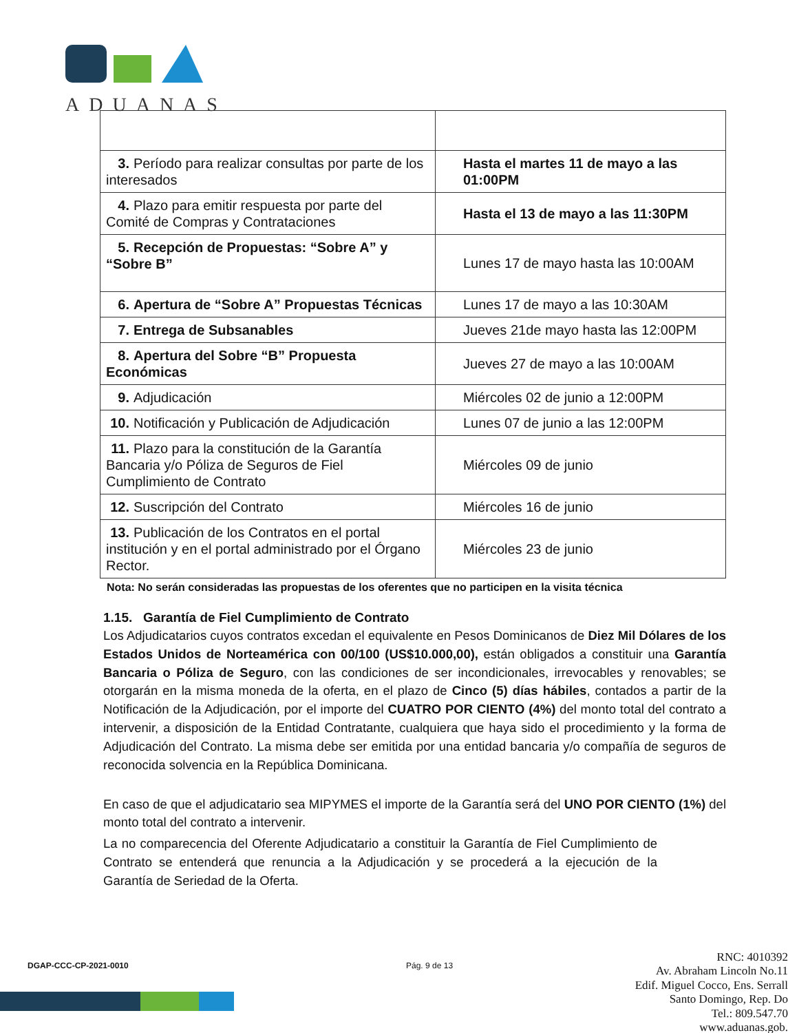ADUANAS
| 3. Período para realizar consultas por parte de los interesados | Hasta el martes 11 de mayo a las 01:00PM |
| 4. Plazo para emitir respuesta por parte del Comité de Compras y Contrataciones | Hasta el 13 de mayo a las 11:30PM |
| 5. Recepción de Propuestas: “Sobre A” y “Sobre B” | Lunes 17 de mayo hasta las 10:00AM |
| 6. Apertura de “Sobre A” Propuestas Técnicas | Lunes 17 de mayo a las 10:30AM |
| 7. Entrega de Subsanables | Jueves 21de mayo hasta las 12:00PM |
| 8. Apertura del Sobre “B” Propuesta Económicas | Jueves 27 de mayo a las 10:00AM |
| 9. Adjudicación | Miércoles 02 de junio a 12:00PM |
| 10. Notificación y Publicación de Adjudicación | Lunes 07 de junio a las 12:00PM |
| 11. Plazo para la constitución de la Garantía Bancaria y/o Póliza de Seguros de Fiel Cumplimiento de Contrato | Miércoles 09 de junio |
| 12. Suscripción del Contrato | Miércoles 16 de junio |
| 13. Publicación de los Contratos en el portal institución y en el portal administrado por el Órgano Rector. | Miércoles 23 de junio |
Nota: No serán consideradas las propuestas de los oferentes que no participen en la visita técnica
1.15. Garantía de Fiel Cumplimiento de Contrato
Los Adjudicatarios cuyos contratos excedan el equivalente en Pesos Dominicanos de Diez Mil Dólares de los Estados Unidos de Norteamérica con 00/100 (US$10.000,00), están obligados a constituir una Garantía Bancaria o Póliza de Seguro, con las condiciones de ser incondicionales, irrevocables y renovables; se otorgarán en la misma moneda de la oferta, en el plazo de Cinco (5) días hábiles, contados a partir de la Notificación de la Adjudicación, por el importe del CUATRO POR CIENTO (4%) del monto total del contrato a intervenir, a disposición de la Entidad Contratante, cualquiera que haya sido el procedimiento y la forma de Adjudicación del Contrato. La misma debe ser emitida por una entidad bancaria y/o compañía de seguros de reconocida solvencia en la República Dominicana.
En caso de que el adjudicatario sea MIPYMES el importe de la Garantía será del UNO POR CIENTO (1%) del monto total del contrato a intervenir.
La no comparecencia del Oferente Adjudicatario a constituir la Garantía de Fiel Cumplimiento de Contrato se entenderá que renuncia a la Adjudicación y se procederá a la ejecución de la Garantía de Seriedad de la Oferta.
DGAP-CCC-CP-2021-0010 Pág. 9 de 13
RNC: 4010392
Av. Abraham Lincoln No.11
Edif. Miguel Cocco, Ens. Serrall
Santo Domingo, Rep. Do
Tel.: 809.547.70
www.aduanas.gob.